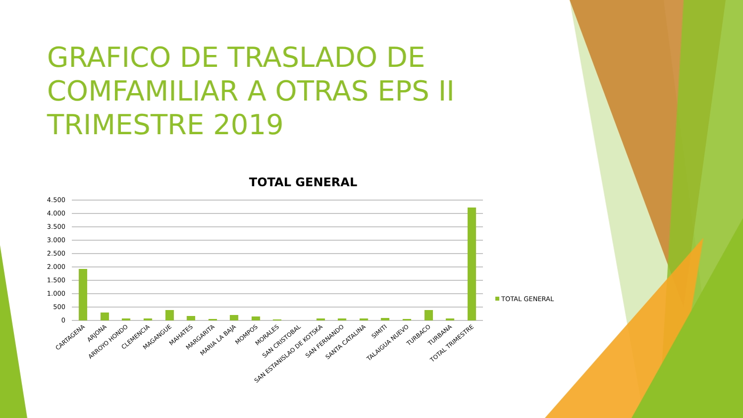GRAFICO DE TRASLADO DE COMFAMILIAR A OTRAS EPS II TRIMESTRE 2019
TOTAL GENERAL
4.500
4.000
3.500
3.000
2.500
2.000
1.500
1.000
500
0
TOTAL GENERAL
CARTAGENA
ARJONA
ARROYO HONDO
CLEMENCIA
MAGANGUE
MAHATES
MARGARITA
MARIA LA BAJA
MOMPOS
MORALES
SAN CRISTOBAL
SAN ESTANISLAO DE KOTSKA
SAN FERNANDO
SANTA CATALINA
SIMITI
TALAIGUA NUEVO
TURBACO
TURBANA
TOTAL TRIMESTRE